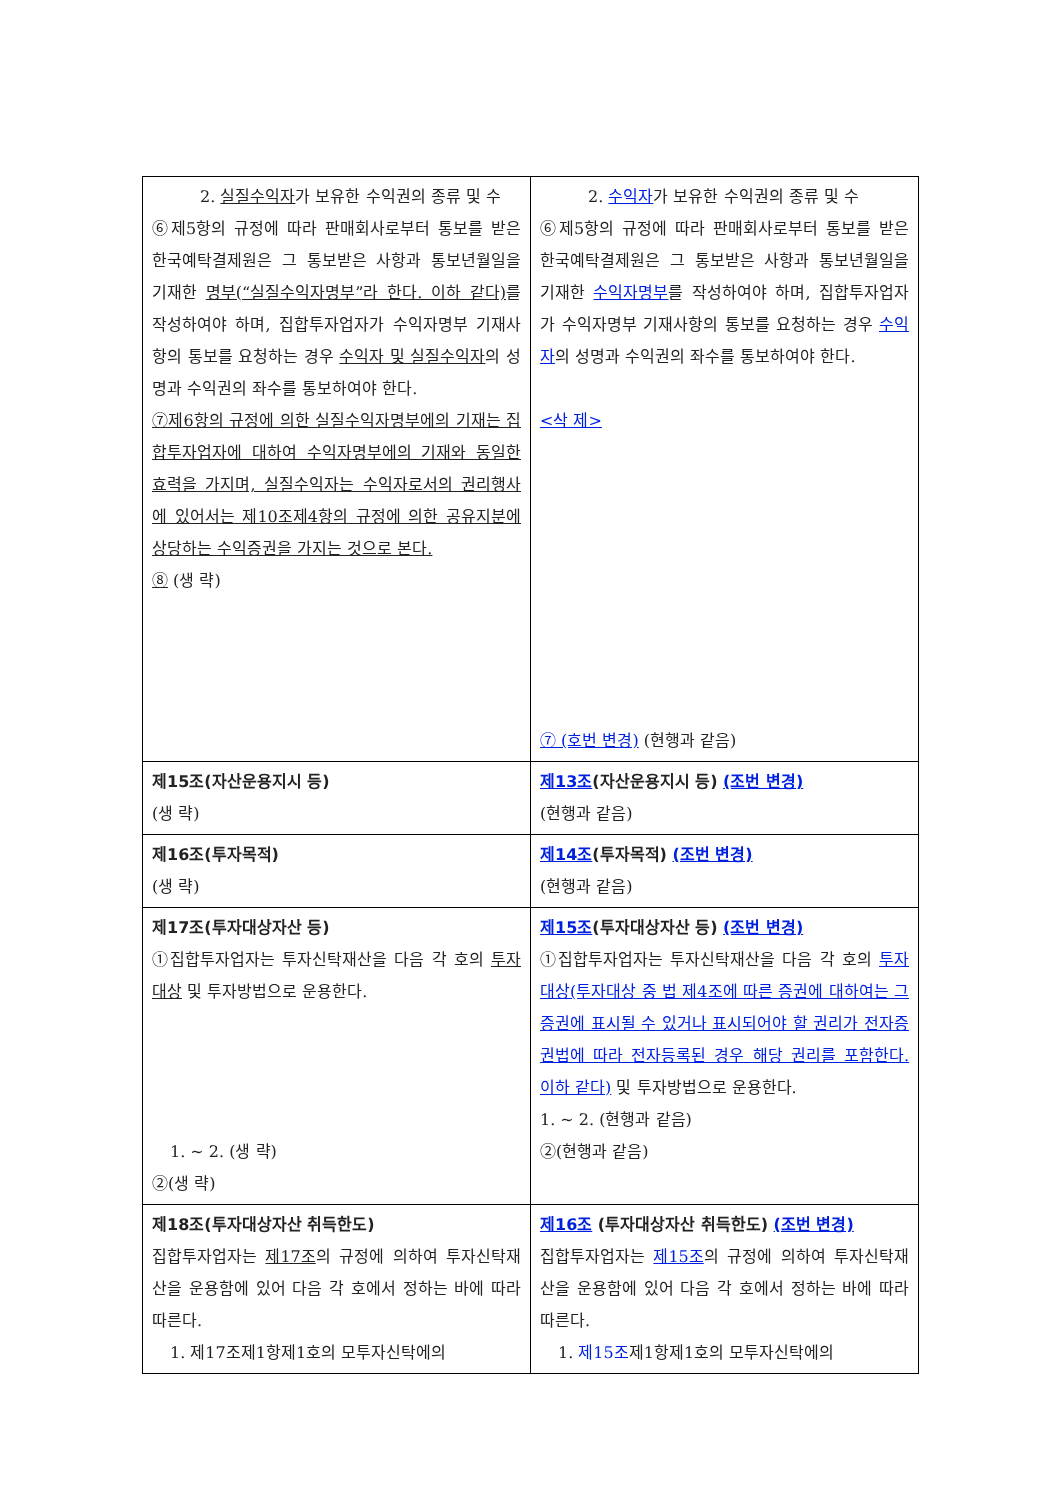| 2. 실질수익자 가 보유한 수익권의 종류 및 수 ⑥제5항의 규정에 따라 판매회사로부터 통보를 받은 한국예탁결제원은 그 통보받은 사항과 통보년월일을 기재한 명부(“실질수익자명부”라 한다. 이하 같다) 를 작성하여야 하며, 집합투자업자가 수익자명부 기재사항의 통보를 요청하는 경우 수익자 및 실질수익자 의 성명과 수익권의 좌수를 통보하여야 한다. ⑦제6항의 규정에 의한 실질수익자명부에의 기재는 집합투자업자에 대하여 수익자명부에의 기재와 동일한 효력을 가지며, 실질수익자는 수익자로서의 권리행사에 있어서는 제10조제4항의 규정에 의한 공유지분에 상당하는 수익증권을 가지는 것으로 본다. ⑧ (생 략) | 2. 수익자 가 보유한 수익권의 종류 및 수 ⑥제5항의 규정에 따라 판매회사로부터 통보를 받은 한국예탁결제원은 그 통보받은 사항과 통보년월일을 기재한 수익자명부 를 작성하여야 하며, 집합투자업자가 수익자명부 기재사항의 통보를 요청하는 경우 수익자 의 성명과 수익권의 좌수를 통보하여야 한다. <삭 제> ⑦ (호번 변경) (현행과 같음) |
| 제15조(자산운용지시 등) (생 략) | 제13조 (자산운용지시 등) (조번 변경) (현행과 같음) |
| 제16조(투자목적) (생 략) | 제14조 (투자목적) (조번 변경) (현행과 같음) |
| 제17조(투자대상자산 등) ①집합투자업자는 투자신탁재산을 다음 각 호의 투자대상 및 투자방법으로 운용한다. 1. ~ 2. (생 략) ②(생 략) | 제15조 (투자대상자산 등) (조번 변경) ①집합투자업자는 투자신탁재산을 다음 각 호의 투자대상(투자대상 중 법 제4조에 따른 증권에 대하여는 그 증권에 표시될 수 있거나 표시되어야 할 권리가 전자증권법에 따라 전자등록된 경우 해당 권리를 포함한다. 이하 같다) 및 투자방법으로 운용한다. 1. ~ 2. (현행과 같음) ②(현행과 같음) |
| 제18조(투자대상자산 취득한도) 집합투자업자는 제17조 의 규정에 의하여 투자신탁재산을 운용함에 있어 다음 각 호에서 정하는 바에 따라 따른다. 1. 제17조제1항제1호의 모투자신탁에의 | 제16조 (투자대상자산 취득한도) (조번 변경) 집합투자업자는 제15조 의 규정에 의하여 투자신탁재산을 운용함에 있어 다음 각 호에서 정하는 바에 따라 따른다. 1. 제15조 제1항제1호의 모투자신탁에의 |